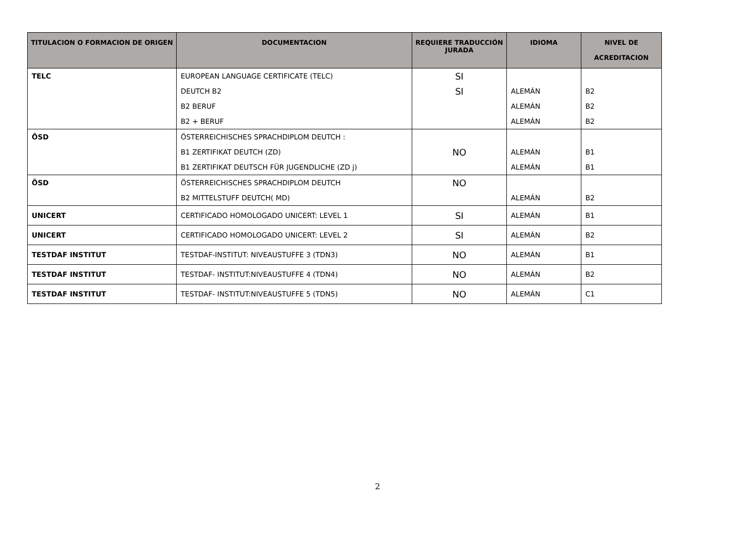| TITULACION O FORMACION DE ORIGEN | DOCUMENTACION | REQUIERE TRADUCCIÓN JURADA | IDIOMA | NIVEL DE ACREDITACION |
| --- | --- | --- | --- | --- |
| TELC | EUROPEAN LANGUAGE CERTIFICATE (TELC) | SI | | |
| | DEUTCH B2 | SI | ALEMÁN | B2 |
| | B2 BERUF | | ALEMÁN | B2 |
| | B2 + BERUF | | ALEMÁN | B2 |
| ÕSD | ÖSTERREICHISCHES SPRACHDIPLOM DEUTCH : | | | |
| | B1 ZERTIFIKAT DEUTCH (ZD) | NO | ALEMÁN | B1 |
| | B1 ZERTIFIKAT DEUTSCH FÜR JUGENDLICHE (ZD j) | | ALEMÁN | B1 |
| ÕSD | ÖSTERREICHISCHES SPRACHDIPLOM DEUTCH | NO | | |
| | B2 MITTELSTUFF DEUTCH( MD) | | ALEMÁN | B2 |
| UNICERT | CERTIFICADO HOMOLOGADO UNICERT: LEVEL 1 | SI | ALEMÁN | B1 |
| UNICERT | CERTIFICADO HOMOLOGADO UNICERT: LEVEL 2 | SI | ALEMÁN | B2 |
| TESTDAF INSTITUT | TESTDAF-INSTITUT: NIVEAUSTUFFE 3 (TDN3) | NO | ALEMÁN | B1 |
| TESTDAF INSTITUT | TESTDAF- INSTITUT:NIVEAUSTUFFE 4 (TDN4) | NO | ALEMÁN | B2 |
| TESTDAF INSTITUT | TESTDAF- INSTITUT:NIVEAUSTUFFE 5 (TDN5) | NO | ALEMÁN | C1 |
2